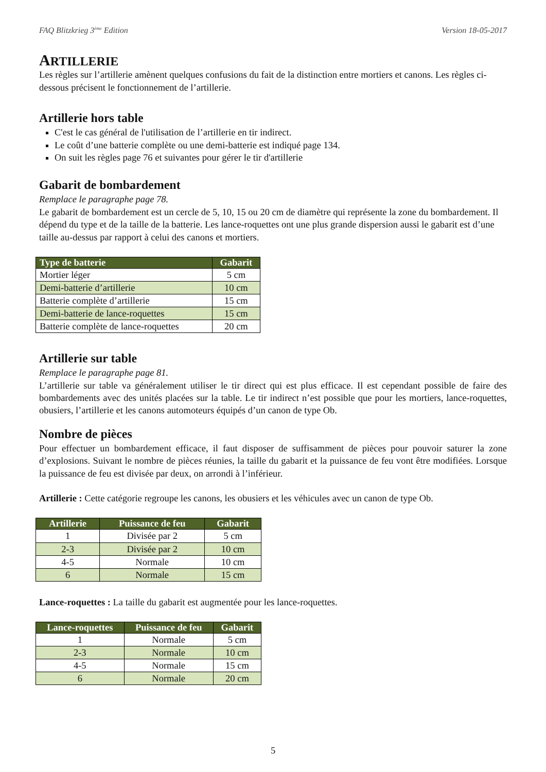FAQ Blitzkrieg 3<sup>ème</sup> Edition Version 18-05-2017
ARTILLERIE
Les règles sur l’artillerie amènent quelques confusions du fait de la distinction entre mortiers et canons. Les règles ci-dessous précisent le fonctionnement de l’artillerie.
Artillerie hors table
C'est le cas général de l'utilisation de l’artillerie en tir indirect.
Le coût d’une batterie complète ou une demi-batterie est indiqué page 134.
On suit les règles page 76 et suivantes pour gérer le tir d'artillerie
Gabarit de bombardement
Remplace le paragraphe page 78.
Le gabarit de bombardement est un cercle de 5, 10, 15 ou 20 cm de diamètre qui représente la zone du bombardement. Il dépend du type et de la taille de la batterie. Les lance-roquettes ont une plus grande dispersion aussi le gabarit est d’une taille au-dessus par rapport à celui des canons et mortiers.
| Type de batterie | Gabarit |
| --- | --- |
| Mortier léger | 5 cm |
| Demi-batterie d’artillerie | 10 cm |
| Batterie complète d’artillerie | 15 cm |
| Demi-batterie de lance-roquettes | 15 cm |
| Batterie complète de lance-roquettes | 20 cm |
Artillerie sur table
Remplace le paragraphe page 81.
L’artillerie sur table va généralement utiliser le tir direct qui est plus efficace. Il est cependant possible de faire des bombardements avec des unités placées sur la table. Le tir indirect n’est possible que pour les mortiers, lance-roquettes, obusiers, l’artillerie et les canons automoteurs équipés d’un canon de type Ob.
Nombre de pièces
Pour effectuer un bombardement efficace, il faut disposer de suffisamment de pièces pour pouvoir saturer la zone d’explosions. Suivant le nombre de pièces réunies, la taille du gabarit et la puissance de feu vont être modifiées. Lorsque la puissance de feu est divisée par deux, on arrondi à l’inférieur.
Artillerie : Cette catégorie regroupe les canons, les obusiers et les véhicules avec un canon de type Ob.
| Artillerie | Puissance de feu | Gabarit |
| --- | --- | --- |
| 1 | Divisée par 2 | 5 cm |
| 2-3 | Divisée par 2 | 10 cm |
| 4-5 | Normale | 10 cm |
| 6 | Normale | 15 cm |
Lance-roquettes : La taille du gabarit est augmentée pour les lance-roquettes.
| Lance-roquettes | Puissance de feu | Gabarit |
| --- | --- | --- |
| 1 | Normale | 5 cm |
| 2-3 | Normale | 10 cm |
| 4-5 | Normale | 15 cm |
| 6 | Normale | 20 cm |
5